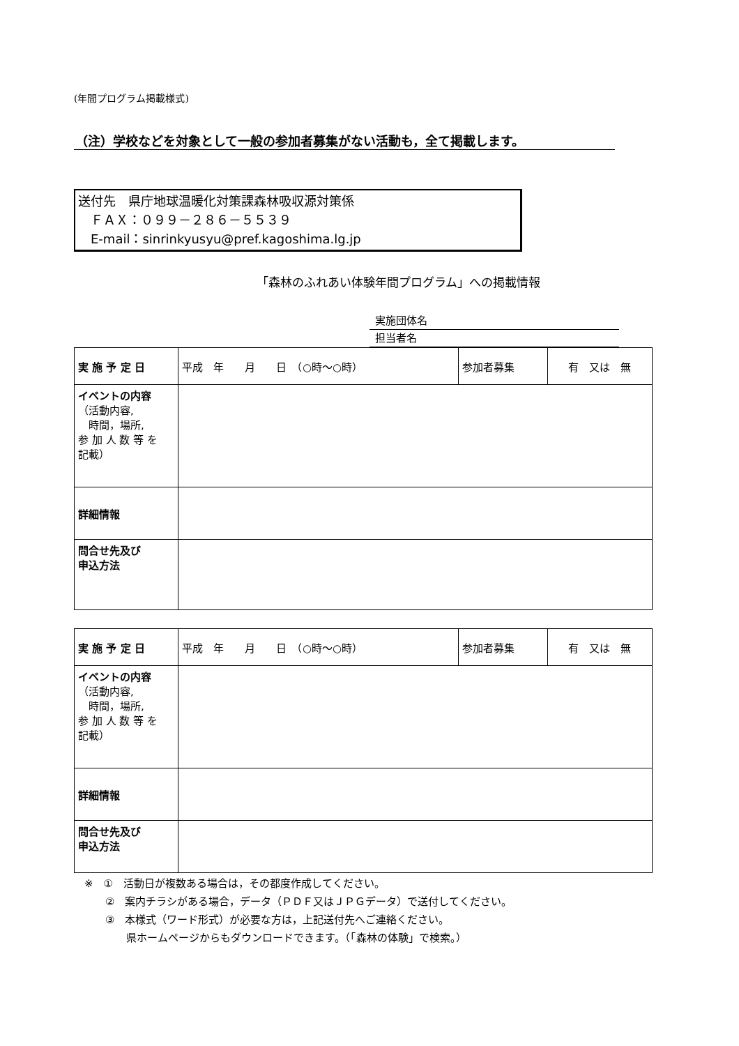(年間プログラム掲載様式)
（注）学校などを対象として一般の参加者募集がない活動も，全て掲載します。
送付先　県庁地球温暖化対策課森林吸収源対策係
　ＦＡＸ：０９９－２８６－５５３９
　E-mail：sinrinkyusyu@pref.kagoshima.lg.jp
「森林のふれあい体験年間プログラム」への掲載情報
実施団体名
担当者名
| 実 施 予 定 日 | 平成 年 月 日 （○時～○時） | 参加者募集 | 有 又は 無 |
| イベントの内容 （活動内容, 時間，場所, 参 加 人 数 等 を 記載） | | | |
| 詳細情報 | | | |
| 問合せ先及び 申込方法 | | | |
| 実 施 予 定 日 | 平成 年 月 日 （○時～○時） | 参加者募集 | 有 又は 無 |
| イベントの内容 （活動内容, 時間，場所, 参 加 人 数 等 を 記載） | | | |
| 詳細情報 | | | |
| 問合せ先及び 申込方法 | | | |
　※　①　活動日が複数ある場合は，その都度作成してください。
　　　②　案内チラシがある場合，データ（ＰＤＦ又はＪＰＧデータ）で送付してください。
　　　③　本様式（ワード形式）が必要な方は，上記送付先へご連絡ください。
　　　　　県ホームページからもダウンロードできます。（「森林の体験」で検索。）